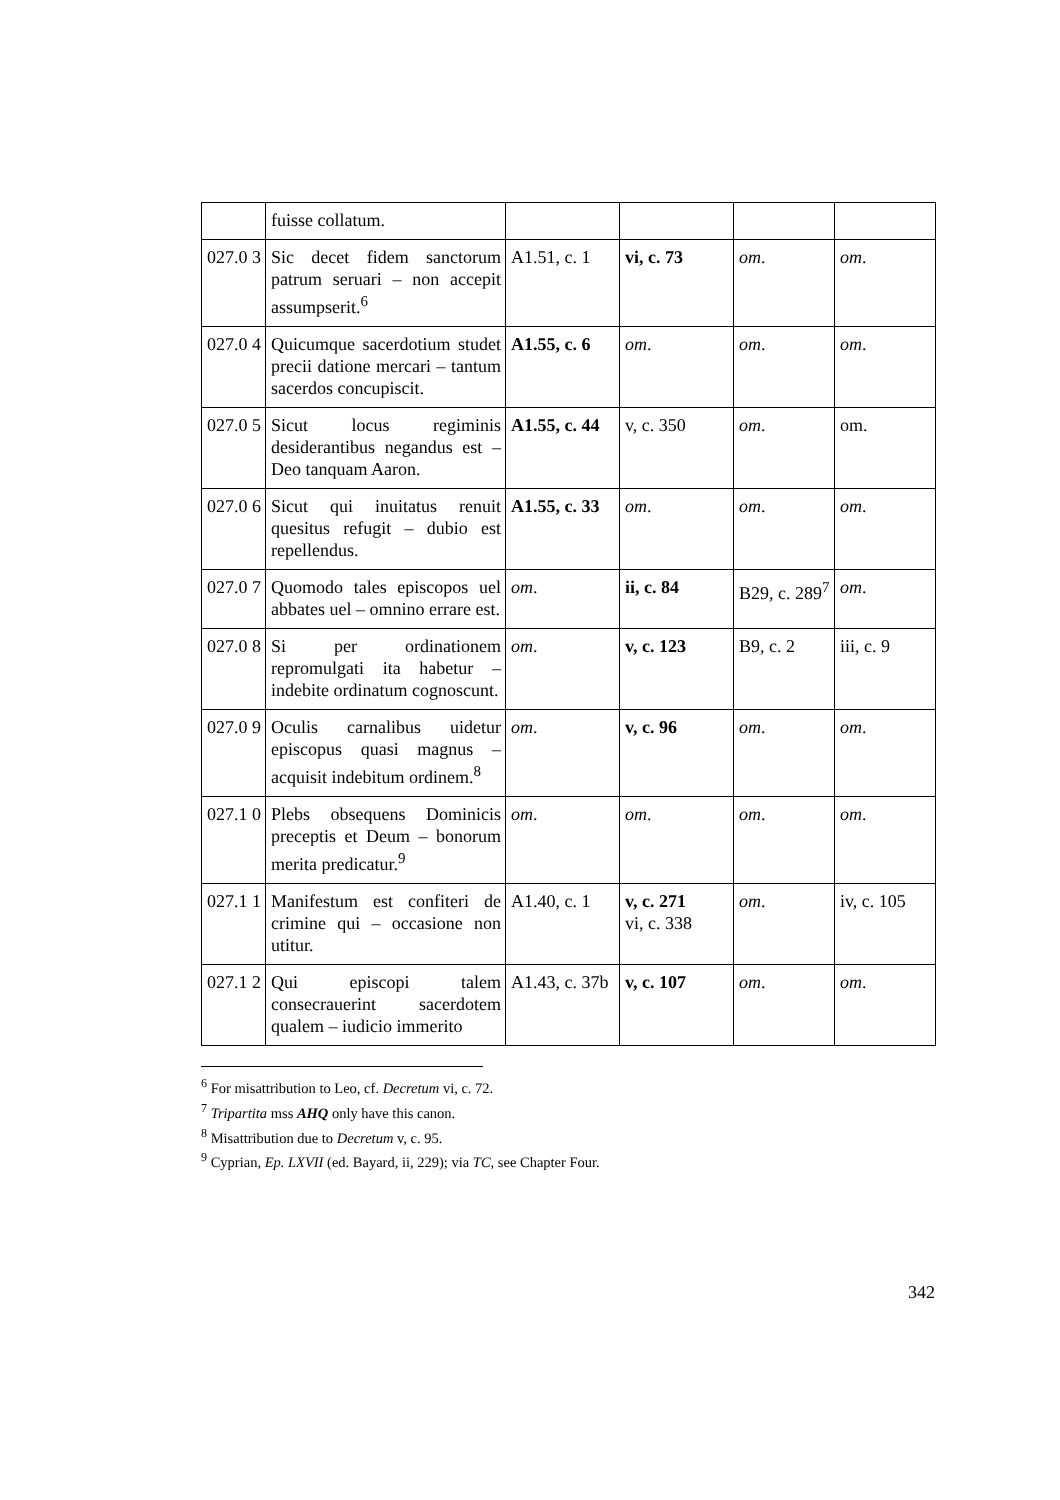| | fuisse collatum. | | | | |
| 027.0 3 | Sic decet fidem sanctorum patrum seruari – non accepit assumpserit.<sup>6</sup> | A1.51, c. 1 | vi, c. 73 | om . | om . |
| 027.0 4 | Quicumque sacerdotium studet precii datione mercari – tantum sacerdos concupiscit. | A1.55, c. 6 | om . | om . | om . |
| 027.0 5 | Sicut locus regiminis desiderantibus negandus est – Deo tanquam Aaron. | A1.55, c. 44 | v, c. 350 | om . | om. |
| 027.0 6 | Sicut qui inuitatus renuit quesitus refugit – dubio est repellendus. | A1.55, c. 33 | om . | om . | om . |
| 027.0 7 | Quomodo tales episcopos uel abbates uel – omnino errare est. | om . | ii, c. 84 | B29, c. 289<sup>7</sup> | om . |
| 027.0 8 | Si per ordinationem repromulgati ita habetur – indebite ordinatum cognoscunt. | om . | v, c. 123 | B9, c. 2 | iii, c. 9 |
| 027.0 9 | Oculis carnalibus uidetur episcopus quasi magnus – acquisit indebitum ordinem.<sup>8</sup> | om . | v, c. 96 | om . | om . |
| 027.1 0 | Plebs obsequens Dominicis preceptis et Deum – bonorum merita predicatur.<sup>9</sup> | om . | om . | om . | om . |
| 027.1 1 | Manifestum est confiteri de crimine qui – occasione non utitur. | A1.40, c. 1 | v, c. 271 vi, c. 338 | om . | iv, c. 105 |
| 027.1 2 | Qui episcopi talem consecrauerint sacerdotem qualem – iudicio immerito | A1.43, c. 37b | v, c. 107 | om . | om . |
<sup>6</sup> For misattribution to Leo, cf. Decretum vi, c. 72.
<sup>7</sup> Tripartita mss AHQ only have this canon.
<sup>8</sup> Misattribution due to Decretum v, c. 95.
<sup>9</sup> Cyprian, Ep. LXVII (ed. Bayard, ii, 229); via TC, see Chapter Four.
342